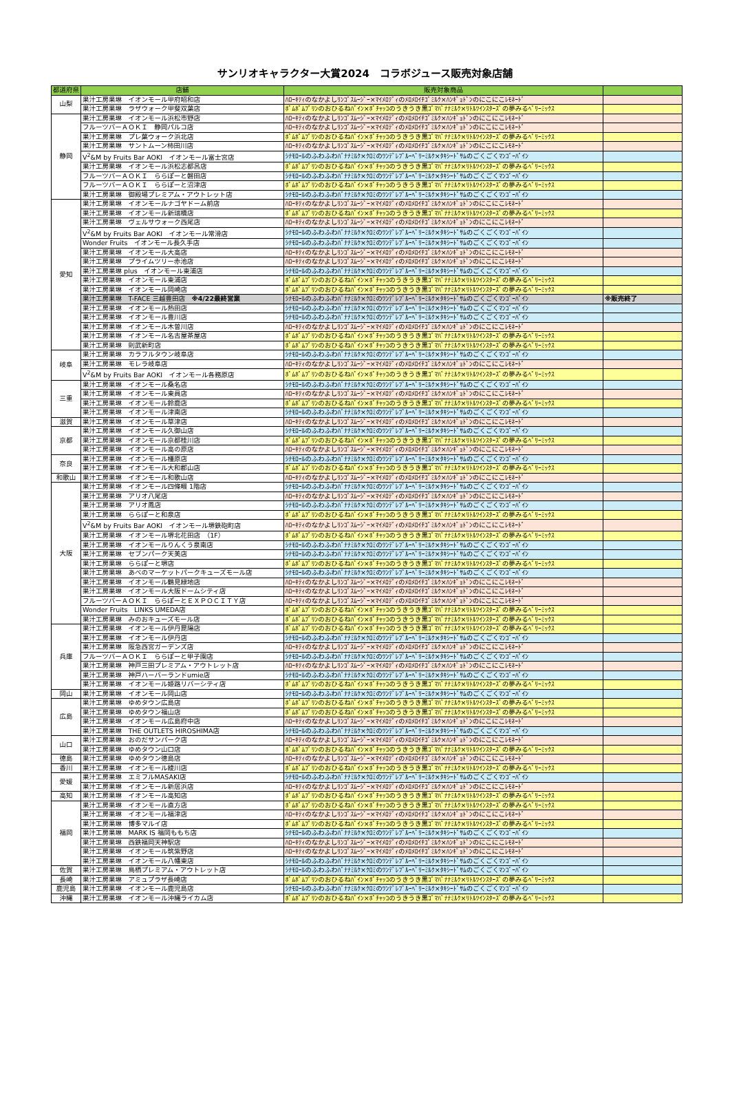サンリオキャラクター大賞2024　コラボジュース販売対象店舗
| 都道府県 | 店舗 | 販売対象商品 | |
| --- | --- | --- | --- |
| 山梨 | 果汁工房果琳 イオンモール甲府昭和店 | ﾊﾛｰｷﾃｨのなかよしﾘﾝｺﾞｽﾑｰｼﾞｰ×ﾏｲﾒﾛﾃﾞｨのﾒﾛﾒﾛｲﾁｺﾞﾐﾙｸ×ﾊﾝｷﾞｮﾄﾞﾝのにこにこﾚﾓﾈｰﾄﾞ | |
| | 果汁工房果琳 ラザウォーク甲斐双葉店 | ﾎﾟﾑﾎﾟﾑﾌﾟﾘﾝのおひるねﾊﾟｲﾝ×ﾎﾟﾁｬｯｺのうきうき黒ｺﾞﾏﾊﾞﾅﾅﾐﾙｸ×ﾘﾄﾙﾂｲﾝｽﾀｰｽﾞの夢みるﾍﾞﾘｰﾐｯｸｽ | |
| 静岡 | 果汁工房果琳 イオンモール浜松市野店 | ﾊﾛｰｷﾃｨのなかよしﾘﾝｺﾞｽﾑｰｼﾞｰ×ﾏｲﾒﾛﾃﾞｨのﾒﾛﾒﾛｲﾁｺﾞﾐﾙｸ×ﾊﾝｷﾞｮﾄﾞﾝのにこにこﾚﾓﾈｰﾄﾞ | |
| | フルーツバーＡＯＫＩ 静岡パルコ店 | ﾊﾛｰｷﾃｨのなかよしﾘﾝｺﾞｽﾑｰｼﾞｰ×ﾏｲﾒﾛﾃﾞｨのﾒﾛﾒﾛｲﾁｺﾞﾐﾙｸ×ﾊﾝｷﾞｮﾄﾞﾝのにこにこﾚﾓﾈｰﾄﾞ | |
| | 果汁工房果琳 プレ葉ウォーク浜北店 | ﾎﾟﾑﾎﾟﾑﾌﾟﾘﾝのおひるねﾊﾟｲﾝ×ﾎﾟﾁｬｯｺのうきうき黒ｺﾞﾏﾊﾞﾅﾅﾐﾙｸ×ﾘﾄﾙﾂｲﾝｽﾀｰｽﾞの夢みるﾍﾞﾘｰﾐｯｸｽ | |
| | 果汁工房果琳 サントムーン柿田川店 | ﾊﾛｰｷﾃｨのなかよしﾘﾝｺﾞｽﾑｰｼﾞｰ×ﾏｲﾒﾛﾃﾞｨのﾒﾛﾒﾛｲﾁｺﾞﾐﾙｸ×ﾊﾝｷﾞｮﾄﾞﾝのにこにこﾚﾓﾈｰﾄﾞ | |
| | V<sup>2</sup>&M by Fruits Bar AOKI イオンモール富士宮店 | ｼﾅﾓﾛｰﾙのふわふわﾊﾞﾅﾅﾐﾙｸ×ｸﾛﾐのﾂﾝﾃﾞﾚﾌﾞﾙｰﾍﾞﾘｰﾐﾙｸ×ﾀｷｼｰﾄﾞｻﾑのごくごくﾏﾝｺﾞｰﾊﾟｲﾝ | |
| | 果汁工房果琳 イオンモール浜松志都呂店 | ﾎﾟﾑﾎﾟﾑﾌﾟﾘﾝのおひるねﾊﾟｲﾝ×ﾎﾟﾁｬｯｺのうきうき黒ｺﾞﾏﾊﾞﾅﾅﾐﾙｸ×ﾘﾄﾙﾂｲﾝｽﾀｰｽﾞの夢みるﾍﾞﾘｰﾐｯｸｽ | |
| | フルーツバーＡＯＫＩ ららぽーと磐田店 | ｼﾅﾓﾛｰﾙのふわふわﾊﾞﾅﾅﾐﾙｸ×ｸﾛﾐのﾂﾝﾃﾞﾚﾌﾞﾙｰﾍﾞﾘｰﾐﾙｸ×ﾀｷｼｰﾄﾞｻﾑのごくごくﾏﾝｺﾞｰﾊﾟｲﾝ | |
| | フルーツバーＡＯＫＩ ららぽーと沼津店 | ﾎﾟﾑﾎﾟﾑﾌﾟﾘﾝのおひるねﾊﾟｲﾝ×ﾎﾟﾁｬｯｺのうきうき黒ｺﾞﾏﾊﾞﾅﾅﾐﾙｸ×ﾘﾄﾙﾂｲﾝｽﾀｰｽﾞの夢みるﾍﾞﾘｰﾐｯｸｽ | |
| | 果汁工房果琳 御殿場プレミアム・アウトレット店 | ｼﾅﾓﾛｰﾙのふわふわﾊﾞﾅﾅﾐﾙｸ×ｸﾛﾐのﾂﾝﾃﾞﾚﾌﾞﾙｰﾍﾞﾘｰﾐﾙｸ×ﾀｷｼｰﾄﾞｻﾑのごくごくﾏﾝｺﾞｰﾊﾟｲﾝ | |
| 愛知 | 果汁工房果琳 イオンモールナゴヤドーム前店 | ﾊﾛｰｷﾃｨのなかよしﾘﾝｺﾞｽﾑｰｼﾞｰ×ﾏｲﾒﾛﾃﾞｨのﾒﾛﾒﾛｲﾁｺﾞﾐﾙｸ×ﾊﾝｷﾞｮﾄﾞﾝのにこにこﾚﾓﾈｰﾄﾞ | |
| | 果汁工房果琳 イオンモール新瑞橋店 | ﾎﾟﾑﾎﾟﾑﾌﾟﾘﾝのおひるねﾊﾟｲﾝ×ﾎﾟﾁｬｯｺのうきうき黒ｺﾞﾏﾊﾞﾅﾅﾐﾙｸ×ﾘﾄﾙﾂｲﾝｽﾀｰｽﾞの夢みるﾍﾞﾘｰﾐｯｸｽ | |
| | 果汁工房果琳 ヴェルサウォーク西尾店 | ﾊﾛｰｷﾃｨのなかよしﾘﾝｺﾞｽﾑｰｼﾞｰ×ﾏｲﾒﾛﾃﾞｨのﾒﾛﾒﾛｲﾁｺﾞﾐﾙｸ×ﾊﾝｷﾞｮﾄﾞﾝのにこにこﾚﾓﾈｰﾄﾞ | |
| | V<sup>2</sup>&M by Fruits Bar AOKI イオンモール常滑店 | ｼﾅﾓﾛｰﾙのふわふわﾊﾞﾅﾅﾐﾙｸ×ｸﾛﾐのﾂﾝﾃﾞﾚﾌﾞﾙｰﾍﾞﾘｰﾐﾙｸ×ﾀｷｼｰﾄﾞｻﾑのごくごくﾏﾝｺﾞｰﾊﾟｲﾝ | |
| | Wonder Fruits イオンモール長久手店 | ｼﾅﾓﾛｰﾙのふわふわﾊﾞﾅﾅﾐﾙｸ×ｸﾛﾐのﾂﾝﾃﾞﾚﾌﾞﾙｰﾍﾞﾘｰﾐﾙｸ×ﾀｷｼｰﾄﾞｻﾑのごくごくﾏﾝｺﾞｰﾊﾟｲﾝ | |
| | 果汁工房果琳 イオンモール大高店 | ﾊﾛｰｷﾃｨのなかよしﾘﾝｺﾞｽﾑｰｼﾞｰ×ﾏｲﾒﾛﾃﾞｨのﾒﾛﾒﾛｲﾁｺﾞﾐﾙｸ×ﾊﾝｷﾞｮﾄﾞﾝのにこにこﾚﾓﾈｰﾄﾞ | |
| | 果汁工房果琳 プライムツリー赤池店 | ﾊﾛｰｷﾃｨのなかよしﾘﾝｺﾞｽﾑｰｼﾞｰ×ﾏｲﾒﾛﾃﾞｨのﾒﾛﾒﾛｲﾁｺﾞﾐﾙｸ×ﾊﾝｷﾞｮﾄﾞﾝのにこにこﾚﾓﾈｰﾄﾞ | |
| | 果汁工房果琳 plus イオンモール東浦店 | ｼﾅﾓﾛｰﾙのふわふわﾊﾞﾅﾅﾐﾙｸ×ｸﾛﾐのﾂﾝﾃﾞﾚﾌﾞﾙｰﾍﾞﾘｰﾐﾙｸ×ﾀｷｼｰﾄﾞｻﾑのごくごくﾏﾝｺﾞｰﾊﾟｲﾝ | |
| | 果汁工房果琳 イオンモール東浦店 | ﾎﾟﾑﾎﾟﾑﾌﾟﾘﾝのおひるねﾊﾟｲﾝ×ﾎﾟﾁｬｯｺのうきうき黒ｺﾞﾏﾊﾞﾅﾅﾐﾙｸ×ﾘﾄﾙﾂｲﾝｽﾀｰｽﾞの夢みるﾍﾞﾘｰﾐｯｸｽ | |
| | 果汁工房果琳 イオンモール岡崎店 | ﾎﾟﾑﾎﾟﾑﾌﾟﾘﾝのおひるねﾊﾟｲﾝ×ﾎﾟﾁｬｯｺのうきうき黒ｺﾞﾏﾊﾞﾅﾅﾐﾙｸ×ﾘﾄﾙﾂｲﾝｽﾀｰｽﾞの夢みるﾍﾞﾘｰﾐｯｸｽ | |
| | 果汁工房果琳 T-FACE 三越豊田店 ※4/22最終営業 | ｼﾅﾓﾛｰﾙのふわふわﾊﾞﾅﾅﾐﾙｸ×ｸﾛﾐのﾂﾝﾃﾞﾚﾌﾞﾙｰﾍﾞﾘｰﾐﾙｸ×ﾀｷｼｰﾄﾞｻﾑのごくごくﾏﾝｺﾞｰﾊﾟｲﾝ | ※販売終了 |
| | 果汁工房果琳 イオンモール熱田店 | ｼﾅﾓﾛｰﾙのふわふわﾊﾞﾅﾅﾐﾙｸ×ｸﾛﾐのﾂﾝﾃﾞﾚﾌﾞﾙｰﾍﾞﾘｰﾐﾙｸ×ﾀｷｼｰﾄﾞｻﾑのごくごくﾏﾝｺﾞｰﾊﾟｲﾝ | |
| | 果汁工房果琳 イオンモール豊川店 | ｼﾅﾓﾛｰﾙのふわふわﾊﾞﾅﾅﾐﾙｸ×ｸﾛﾐのﾂﾝﾃﾞﾚﾌﾞﾙｰﾍﾞﾘｰﾐﾙｸ×ﾀｷｼｰﾄﾞｻﾑのごくごくﾏﾝｺﾞｰﾊﾟｲﾝ | |
| | 果汁工房果琳 イオンモール木曽川店 | ﾊﾛｰｷﾃｨのなかよしﾘﾝｺﾞｽﾑｰｼﾞｰ×ﾏｲﾒﾛﾃﾞｨのﾒﾛﾒﾛｲﾁｺﾞﾐﾙｸ×ﾊﾝｷﾞｮﾄﾞﾝのにこにこﾚﾓﾈｰﾄﾞ | |
| | 果汁工房果琳 イオンモール名古屋茶屋店 | ﾎﾟﾑﾎﾟﾑﾌﾟﾘﾝのおひるねﾊﾟｲﾝ×ﾎﾟﾁｬｯｺのうきうき黒ｺﾞﾏﾊﾞﾅﾅﾐﾙｸ×ﾘﾄﾙﾂｲﾝｽﾀｰｽﾞの夢みるﾍﾞﾘｰﾐｯｸｽ | |
| | 果汁工房果琳 則武新町店 | ﾎﾟﾑﾎﾟﾑﾌﾟﾘﾝのおひるねﾊﾟｲﾝ×ﾎﾟﾁｬｯｺのうきうき黒ｺﾞﾏﾊﾞﾅﾅﾐﾙｸ×ﾘﾄﾙﾂｲﾝｽﾀｰｽﾞの夢みるﾍﾞﾘｰﾐｯｸｽ | |
| 岐阜 | 果汁工房果琳 カラフルタウン岐阜店 | ｼﾅﾓﾛｰﾙのふわふわﾊﾞﾅﾅﾐﾙｸ×ｸﾛﾐのﾂﾝﾃﾞﾚﾌﾞﾙｰﾍﾞﾘｰﾐﾙｸ×ﾀｷｼｰﾄﾞｻﾑのごくごくﾏﾝｺﾞｰﾊﾟｲﾝ | |
| | 果汁工房果琳 モレラ岐阜店 | ﾊﾛｰｷﾃｨのなかよしﾘﾝｺﾞｽﾑｰｼﾞｰ×ﾏｲﾒﾛﾃﾞｨのﾒﾛﾒﾛｲﾁｺﾞﾐﾙｸ×ﾊﾝｷﾞｮﾄﾞﾝのにこにこﾚﾓﾈｰﾄﾞ | |
| | V<sup>2</sup>&M by Fruits Bar AOKI イオンモール各務原店 | ﾎﾟﾑﾎﾟﾑﾌﾟﾘﾝのおひるねﾊﾟｲﾝ×ﾎﾟﾁｬｯｺのうきうき黒ｺﾞﾏﾊﾞﾅﾅﾐﾙｸ×ﾘﾄﾙﾂｲﾝｽﾀｰｽﾞの夢みるﾍﾞﾘｰﾐｯｸｽ | |
| 三重 | 果汁工房果琳 イオンモール桑名店 | ｼﾅﾓﾛｰﾙのふわふわﾊﾞﾅﾅﾐﾙｸ×ｸﾛﾐのﾂﾝﾃﾞﾚﾌﾞﾙｰﾍﾞﾘｰﾐﾙｸ×ﾀｷｼｰﾄﾞｻﾑのごくごくﾏﾝｺﾞｰﾊﾟｲﾝ | |
| | 果汁工房果琳 イオンモール東員店 | ﾊﾛｰｷﾃｨのなかよしﾘﾝｺﾞｽﾑｰｼﾞｰ×ﾏｲﾒﾛﾃﾞｨのﾒﾛﾒﾛｲﾁｺﾞﾐﾙｸ×ﾊﾝｷﾞｮﾄﾞﾝのにこにこﾚﾓﾈｰﾄﾞ | |
| | 果汁工房果琳 イオンモール鈴鹿店 | ﾎﾟﾑﾎﾟﾑﾌﾟﾘﾝのおひるねﾊﾟｲﾝ×ﾎﾟﾁｬｯｺのうきうき黒ｺﾞﾏﾊﾞﾅﾅﾐﾙｸ×ﾘﾄﾙﾂｲﾝｽﾀｰｽﾞの夢みるﾍﾞﾘｰﾐｯｸｽ | |
| | 果汁工房果琳 イオンモール津南店 | ｼﾅﾓﾛｰﾙのふわふわﾊﾞﾅﾅﾐﾙｸ×ｸﾛﾐのﾂﾝﾃﾞﾚﾌﾞﾙｰﾍﾞﾘｰﾐﾙｸ×ﾀｷｼｰﾄﾞｻﾑのごくごくﾏﾝｺﾞｰﾊﾟｲﾝ | |
| 滋賀 | 果汁工房果琳 イオンモール草津店 | ﾊﾛｰｷﾃｨのなかよしﾘﾝｺﾞｽﾑｰｼﾞｰ×ﾏｲﾒﾛﾃﾞｨのﾒﾛﾒﾛｲﾁｺﾞﾐﾙｸ×ﾊﾝｷﾞｮﾄﾞﾝのにこにこﾚﾓﾈｰﾄﾞ | |
| 京都 | 果汁工房果琳 イオンモール久御山店 | ｼﾅﾓﾛｰﾙのふわふわﾊﾞﾅﾅﾐﾙｸ×ｸﾛﾐのﾂﾝﾃﾞﾚﾌﾞﾙｰﾍﾞﾘｰﾐﾙｸ×ﾀｷｼｰﾄﾞｻﾑのごくごくﾏﾝｺﾞｰﾊﾟｲﾝ | |
| | 果汁工房果琳 イオンモール京都桂川店 | ﾎﾟﾑﾎﾟﾑﾌﾟﾘﾝのおひるねﾊﾟｲﾝ×ﾎﾟﾁｬｯｺのうきうき黒ｺﾞﾏﾊﾞﾅﾅﾐﾙｸ×ﾘﾄﾙﾂｲﾝｽﾀｰｽﾞの夢みるﾍﾞﾘｰﾐｯｸｽ | |
| | 果汁工房果琳 イオンモール高の原店 | ﾊﾛｰｷﾃｨのなかよしﾘﾝｺﾞｽﾑｰｼﾞｰ×ﾏｲﾒﾛﾃﾞｨのﾒﾛﾒﾛｲﾁｺﾞﾐﾙｸ×ﾊﾝｷﾞｮﾄﾞﾝのにこにこﾚﾓﾈｰﾄﾞ | |
| 奈良 | 果汁工房果琳 イオンモール橿原店 | ｼﾅﾓﾛｰﾙのふわふわﾊﾞﾅﾅﾐﾙｸ×ｸﾛﾐのﾂﾝﾃﾞﾚﾌﾞﾙｰﾍﾞﾘｰﾐﾙｸ×ﾀｷｼｰﾄﾞｻﾑのごくごくﾏﾝｺﾞｰﾊﾟｲﾝ | |
| | 果汁工房果琳 イオンモール大和郡山店 | ﾎﾟﾑﾎﾟﾑﾌﾟﾘﾝのおひるねﾊﾟｲﾝ×ﾎﾟﾁｬｯｺのうきうき黒ｺﾞﾏﾊﾞﾅﾅﾐﾙｸ×ﾘﾄﾙﾂｲﾝｽﾀｰｽﾞの夢みるﾍﾞﾘｰﾐｯｸｽ | |
| 和歌山 | 果汁工房果琳 イオンモール和歌山店 | ﾊﾛｰｷﾃｨのなかよしﾘﾝｺﾞｽﾑｰｼﾞｰ×ﾏｲﾒﾛﾃﾞｨのﾒﾛﾒﾛｲﾁｺﾞﾐﾙｸ×ﾊﾝｷﾞｮﾄﾞﾝのにこにこﾚﾓﾈｰﾄﾞ | |
| 大阪 | 果汁工房果琳 イオンモール四條畷 1階店 | ｼﾅﾓﾛｰﾙのふわふわﾊﾞﾅﾅﾐﾙｸ×ｸﾛﾐのﾂﾝﾃﾞﾚﾌﾞﾙｰﾍﾞﾘｰﾐﾙｸ×ﾀｷｼｰﾄﾞｻﾑのごくごくﾏﾝｺﾞｰﾊﾟｲﾝ | |
| | 果汁工房果琳 アリオ八尾店 | ﾊﾛｰｷﾃｨのなかよしﾘﾝｺﾞｽﾑｰｼﾞｰ×ﾏｲﾒﾛﾃﾞｨのﾒﾛﾒﾛｲﾁｺﾞﾐﾙｸ×ﾊﾝｷﾞｮﾄﾞﾝのにこにこﾚﾓﾈｰﾄﾞ | |
| | 果汁工房果琳 アリオ鳳店 | ｼﾅﾓﾛｰﾙのふわふわﾊﾞﾅﾅﾐﾙｸ×ｸﾛﾐのﾂﾝﾃﾞﾚﾌﾞﾙｰﾍﾞﾘｰﾐﾙｸ×ﾀｷｼｰﾄﾞｻﾑのごくごくﾏﾝｺﾞｰﾊﾟｲﾝ | |
| | 果汁工房果琳 ららぽーと和泉店 | ﾎﾟﾑﾎﾟﾑﾌﾟﾘﾝのおひるねﾊﾟｲﾝ×ﾎﾟﾁｬｯｺのうきうき黒ｺﾞﾏﾊﾞﾅﾅﾐﾙｸ×ﾘﾄﾙﾂｲﾝｽﾀｰｽﾞの夢みるﾍﾞﾘｰﾐｯｸｽ | |
| | V<sup>2</sup>&M by Fruits Bar AOKI イオンモール堺鉄砲町店 | ﾊﾛｰｷﾃｨのなかよしﾘﾝｺﾞｽﾑｰｼﾞｰ×ﾏｲﾒﾛﾃﾞｨのﾒﾛﾒﾛｲﾁｺﾞﾐﾙｸ×ﾊﾝｷﾞｮﾄﾞﾝのにこにこﾚﾓﾈｰﾄﾞ | |
| | 果汁工房果琳 イオンモール堺北花田店 （1F） | ﾎﾟﾑﾎﾟﾑﾌﾟﾘﾝのおひるねﾊﾟｲﾝ×ﾎﾟﾁｬｯｺのうきうき黒ｺﾞﾏﾊﾞﾅﾅﾐﾙｸ×ﾘﾄﾙﾂｲﾝｽﾀｰｽﾞの夢みるﾍﾞﾘｰﾐｯｸｽ | |
| | 果汁工房果琳 イオンモールりんくう泉南店 | ｼﾅﾓﾛｰﾙのふわふわﾊﾞﾅﾅﾐﾙｸ×ｸﾛﾐのﾂﾝﾃﾞﾚﾌﾞﾙｰﾍﾞﾘｰﾐﾙｸ×ﾀｷｼｰﾄﾞｻﾑのごくごくﾏﾝｺﾞｰﾊﾟｲﾝ | |
| | 果汁工房果琳 セブンパーク天美店 | ｼﾅﾓﾛｰﾙのふわふわﾊﾞﾅﾅﾐﾙｸ×ｸﾛﾐのﾂﾝﾃﾞﾚﾌﾞﾙｰﾍﾞﾘｰﾐﾙｸ×ﾀｷｼｰﾄﾞｻﾑのごくごくﾏﾝｺﾞｰﾊﾟｲﾝ | |
| | 果汁工房果琳 ららぽーと堺店 | ﾎﾟﾑﾎﾟﾑﾌﾟﾘﾝのおひるねﾊﾟｲﾝ×ﾎﾟﾁｬｯｺのうきうき黒ｺﾞﾏﾊﾞﾅﾅﾐﾙｸ×ﾘﾄﾙﾂｲﾝｽﾀｰｽﾞの夢みるﾍﾞﾘｰﾐｯｸｽ | |
| | 果汁工房果琳 あべのマーケットパークキューズモール店 | ｼﾅﾓﾛｰﾙのふわふわﾊﾞﾅﾅﾐﾙｸ×ｸﾛﾐのﾂﾝﾃﾞﾚﾌﾞﾙｰﾍﾞﾘｰﾐﾙｸ×ﾀｷｼｰﾄﾞｻﾑのごくごくﾏﾝｺﾞｰﾊﾟｲﾝ | |
| | 果汁工房果琳 イオンモール鶴見緑地店 | ﾊﾛｰｷﾃｨのなかよしﾘﾝｺﾞｽﾑｰｼﾞｰ×ﾏｲﾒﾛﾃﾞｨのﾒﾛﾒﾛｲﾁｺﾞﾐﾙｸ×ﾊﾝｷﾞｮﾄﾞﾝのにこにこﾚﾓﾈｰﾄﾞ | |
| | 果汁工房果琳 イオンモール大阪ドームシティ店 | ﾊﾛｰｷﾃｨのなかよしﾘﾝｺﾞｽﾑｰｼﾞｰ×ﾏｲﾒﾛﾃﾞｨのﾒﾛﾒﾛｲﾁｺﾞﾐﾙｸ×ﾊﾝｷﾞｮﾄﾞﾝのにこにこﾚﾓﾈｰﾄﾞ | |
| | フルーツバーＡＯＫＩ ららぽーとＥＸＰＯＣＩＴＹ店 | ﾊﾛｰｷﾃｨのなかよしﾘﾝｺﾞｽﾑｰｼﾞｰ×ﾏｲﾒﾛﾃﾞｨのﾒﾛﾒﾛｲﾁｺﾞﾐﾙｸ×ﾊﾝｷﾞｮﾄﾞﾝのにこにこﾚﾓﾈｰﾄﾞ | |
| | Wonder Fruits LINKS UMEDA店 | ﾎﾟﾑﾎﾟﾑﾌﾟﾘﾝのおひるねﾊﾟｲﾝ×ﾎﾟﾁｬｯｺのうきうき黒ｺﾞﾏﾊﾞﾅﾅﾐﾙｸ×ﾘﾄﾙﾂｲﾝｽﾀｰｽﾞの夢みるﾍﾞﾘｰﾐｯｸｽ | |
| | 果汁工房果琳 みのおキューズモール店 | ﾎﾟﾑﾎﾟﾑﾌﾟﾘﾝのおひるねﾊﾟｲﾝ×ﾎﾟﾁｬｯｺのうきうき黒ｺﾞﾏﾊﾞﾅﾅﾐﾙｸ×ﾘﾄﾙﾂｲﾝｽﾀｰｽﾞの夢みるﾍﾞﾘｰﾐｯｸｽ | |
| 兵庫 | 果汁工房果琳 イオンモール伊丹昆陽店 | ﾎﾟﾑﾎﾟﾑﾌﾟﾘﾝのおひるねﾊﾟｲﾝ×ﾎﾟﾁｬｯｺのうきうき黒ｺﾞﾏﾊﾞﾅﾅﾐﾙｸ×ﾘﾄﾙﾂｲﾝｽﾀｰｽﾞの夢みるﾍﾞﾘｰﾐｯｸｽ | |
| | 果汁工房果琳 イオンモール伊丹店 | ｼﾅﾓﾛｰﾙのふわふわﾊﾞﾅﾅﾐﾙｸ×ｸﾛﾐのﾂﾝﾃﾞﾚﾌﾞﾙｰﾍﾞﾘｰﾐﾙｸ×ﾀｷｼｰﾄﾞｻﾑのごくごくﾏﾝｺﾞｰﾊﾟｲﾝ | |
| | 果汁工房果琳 阪急西宮ガーデンズ店 | ﾊﾛｰｷﾃｨのなかよしﾘﾝｺﾞｽﾑｰｼﾞｰ×ﾏｲﾒﾛﾃﾞｨのﾒﾛﾒﾛｲﾁｺﾞﾐﾙｸ×ﾊﾝｷﾞｮﾄﾞﾝのにこにこﾚﾓﾈｰﾄﾞ | |
| | フルーツバーＡＯＫＩ ららぽーと甲子園店 | ｼﾅﾓﾛｰﾙのふわふわﾊﾞﾅﾅﾐﾙｸ×ｸﾛﾐのﾂﾝﾃﾞﾚﾌﾞﾙｰﾍﾞﾘｰﾐﾙｸ×ﾀｷｼｰﾄﾞｻﾑのごくごくﾏﾝｺﾞｰﾊﾟｲﾝ | |
| | 果汁工房果琳 神戸三田プレミアム・アウトレット店 | ﾊﾛｰｷﾃｨのなかよしﾘﾝｺﾞｽﾑｰｼﾞｰ×ﾏｲﾒﾛﾃﾞｨのﾒﾛﾒﾛｲﾁｺﾞﾐﾙｸ×ﾊﾝｷﾞｮﾄﾞﾝのにこにこﾚﾓﾈｰﾄﾞ | |
| | 果汁工房果琳 神戸ハーバーランドumie店 | ｼﾅﾓﾛｰﾙのふわふわﾊﾞﾅﾅﾐﾙｸ×ｸﾛﾐのﾂﾝﾃﾞﾚﾌﾞﾙｰﾍﾞﾘｰﾐﾙｸ×ﾀｷｼｰﾄﾞｻﾑのごくごくﾏﾝｺﾞｰﾊﾟｲﾝ | |
| | 果汁工房果琳 イオンモール姫路リバーシティ店 | ﾎﾟﾑﾎﾟﾑﾌﾟﾘﾝのおひるねﾊﾟｲﾝ×ﾎﾟﾁｬｯｺのうきうき黒ｺﾞﾏﾊﾞﾅﾅﾐﾙｸ×ﾘﾄﾙﾂｲﾝｽﾀｰｽﾞの夢みるﾍﾞﾘｰﾐｯｸｽ | |
| 岡山 | 果汁工房果琳 イオンモール岡山店 | ｼﾅﾓﾛｰﾙのふわふわﾊﾞﾅﾅﾐﾙｸ×ｸﾛﾐのﾂﾝﾃﾞﾚﾌﾞﾙｰﾍﾞﾘｰﾐﾙｸ×ﾀｷｼｰﾄﾞｻﾑのごくごくﾏﾝｺﾞｰﾊﾟｲﾝ | |
| 広島 | 果汁工房果琳 ゆめタウン広島店 | ﾎﾟﾑﾎﾟﾑﾌﾟﾘﾝのおひるねﾊﾟｲﾝ×ﾎﾟﾁｬｯｺのうきうき黒ｺﾞﾏﾊﾞﾅﾅﾐﾙｸ×ﾘﾄﾙﾂｲﾝｽﾀｰｽﾞの夢みるﾍﾞﾘｰﾐｯｸｽ | |
| | 果汁工房果琳 ゆめタウン福山店 | ﾎﾟﾑﾎﾟﾑﾌﾟﾘﾝのおひるねﾊﾟｲﾝ×ﾎﾟﾁｬｯｺのうきうき黒ｺﾞﾏﾊﾞﾅﾅﾐﾙｸ×ﾘﾄﾙﾂｲﾝｽﾀｰｽﾞの夢みるﾍﾞﾘｰﾐｯｸｽ | |
| | 果汁工房果琳 イオンモール広島府中店 | ﾊﾛｰｷﾃｨのなかよしﾘﾝｺﾞｽﾑｰｼﾞｰ×ﾏｲﾒﾛﾃﾞｨのﾒﾛﾒﾛｲﾁｺﾞﾐﾙｸ×ﾊﾝｷﾞｮﾄﾞﾝのにこにこﾚﾓﾈｰﾄﾞ | |
| | 果汁工房果琳 THE OUTLETS HIROSHIMA店 | ｼﾅﾓﾛｰﾙのふわふわﾊﾞﾅﾅﾐﾙｸ×ｸﾛﾐのﾂﾝﾃﾞﾚﾌﾞﾙｰﾍﾞﾘｰﾐﾙｸ×ﾀｷｼｰﾄﾞｻﾑのごくごくﾏﾝｺﾞｰﾊﾟｲﾝ | |
| 山口 | 果汁工房果琳 おのだサンパーク店 | ﾊﾛｰｷﾃｨのなかよしﾘﾝｺﾞｽﾑｰｼﾞｰ×ﾏｲﾒﾛﾃﾞｨのﾒﾛﾒﾛｲﾁｺﾞﾐﾙｸ×ﾊﾝｷﾞｮﾄﾞﾝのにこにこﾚﾓﾈｰﾄﾞ | |
| | 果汁工房果琳 ゆめタウン山口店 | ﾎﾟﾑﾎﾟﾑﾌﾟﾘﾝのおひるねﾊﾟｲﾝ×ﾎﾟﾁｬｯｺのうきうき黒ｺﾞﾏﾊﾞﾅﾅﾐﾙｸ×ﾘﾄﾙﾂｲﾝｽﾀｰｽﾞの夢みるﾍﾞﾘｰﾐｯｸｽ | |
| 徳島 | 果汁工房果琳 ゆめタウン徳島店 | ﾊﾛｰｷﾃｨのなかよしﾘﾝｺﾞｽﾑｰｼﾞｰ×ﾏｲﾒﾛﾃﾞｨのﾒﾛﾒﾛｲﾁｺﾞﾐﾙｸ×ﾊﾝｷﾞｮﾄﾞﾝのにこにこﾚﾓﾈｰﾄﾞ | |
| 香川 | 果汁工房果琳 イオンモール綾川店 | ﾎﾟﾑﾎﾟﾑﾌﾟﾘﾝのおひるねﾊﾟｲﾝ×ﾎﾟﾁｬｯｺのうきうき黒ｺﾞﾏﾊﾞﾅﾅﾐﾙｸ×ﾘﾄﾙﾂｲﾝｽﾀｰｽﾞの夢みるﾍﾞﾘｰﾐｯｸｽ | |
| 愛媛 | 果汁工房果琳 エミフルMASAKI店 | ｼﾅﾓﾛｰﾙのふわふわﾊﾞﾅﾅﾐﾙｸ×ｸﾛﾐのﾂﾝﾃﾞﾚﾌﾞﾙｰﾍﾞﾘｰﾐﾙｸ×ﾀｷｼｰﾄﾞｻﾑのごくごくﾏﾝｺﾞｰﾊﾟｲﾝ | |
| | 果汁工房果琳 イオンモール新居浜店 | ﾊﾛｰｷﾃｨのなかよしﾘﾝｺﾞｽﾑｰｼﾞｰ×ﾏｲﾒﾛﾃﾞｨのﾒﾛﾒﾛｲﾁｺﾞﾐﾙｸ×ﾊﾝｷﾞｮﾄﾞﾝのにこにこﾚﾓﾈｰﾄﾞ | |
| 高知 | 果汁工房果琳 イオンモール高知店 | ﾎﾟﾑﾎﾟﾑﾌﾟﾘﾝのおひるねﾊﾟｲﾝ×ﾎﾟﾁｬｯｺのうきうき黒ｺﾞﾏﾊﾞﾅﾅﾐﾙｸ×ﾘﾄﾙﾂｲﾝｽﾀｰｽﾞの夢みるﾍﾞﾘｰﾐｯｸｽ | |
| 福岡 | 果汁工房果琳 イオンモール直方店 | ﾎﾟﾑﾎﾟﾑﾌﾟﾘﾝのおひるねﾊﾟｲﾝ×ﾎﾟﾁｬｯｺのうきうき黒ｺﾞﾏﾊﾞﾅﾅﾐﾙｸ×ﾘﾄﾙﾂｲﾝｽﾀｰｽﾞの夢みるﾍﾞﾘｰﾐｯｸｽ | |
| | 果汁工房果琳 イオンモール福津店 | ﾊﾛｰｷﾃｨのなかよしﾘﾝｺﾞｽﾑｰｼﾞｰ×ﾏｲﾒﾛﾃﾞｨのﾒﾛﾒﾛｲﾁｺﾞﾐﾙｸ×ﾊﾝｷﾞｮﾄﾞﾝのにこにこﾚﾓﾈｰﾄﾞ | |
| | 果汁工房果琳 博多マルイ店 | ﾎﾟﾑﾎﾟﾑﾌﾟﾘﾝのおひるねﾊﾟｲﾝ×ﾎﾟﾁｬｯｺのうきうき黒ｺﾞﾏﾊﾞﾅﾅﾐﾙｸ×ﾘﾄﾙﾂｲﾝｽﾀｰｽﾞの夢みるﾍﾞﾘｰﾐｯｸｽ | |
| | 果汁工房果琳 MARK IS 福岡ももち店 | ｼﾅﾓﾛｰﾙのふわふわﾊﾞﾅﾅﾐﾙｸ×ｸﾛﾐのﾂﾝﾃﾞﾚﾌﾞﾙｰﾍﾞﾘｰﾐﾙｸ×ﾀｷｼｰﾄﾞｻﾑのごくごくﾏﾝｺﾞｰﾊﾟｲﾝ | |
| | 果汁工房果琳 西鉄福岡天神駅店 | ﾊﾛｰｷﾃｨのなかよしﾘﾝｺﾞｽﾑｰｼﾞｰ×ﾏｲﾒﾛﾃﾞｨのﾒﾛﾒﾛｲﾁｺﾞﾐﾙｸ×ﾊﾝｷﾞｮﾄﾞﾝのにこにこﾚﾓﾈｰﾄﾞ | |
| | 果汁工房果琳 イオンモール筑紫野店 | ﾊﾛｰｷﾃｨのなかよしﾘﾝｺﾞｽﾑｰｼﾞｰ×ﾏｲﾒﾛﾃﾞｨのﾒﾛﾒﾛｲﾁｺﾞﾐﾙｸ×ﾊﾝｷﾞｮﾄﾞﾝのにこにこﾚﾓﾈｰﾄﾞ | |
| | 果汁工房果琳 イオンモール八幡東店 | ｼﾅﾓﾛｰﾙのふわふわﾊﾞﾅﾅﾐﾙｸ×ｸﾛﾐのﾂﾝﾃﾞﾚﾌﾞﾙｰﾍﾞﾘｰﾐﾙｸ×ﾀｷｼｰﾄﾞｻﾑのごくごくﾏﾝｺﾞｰﾊﾟｲﾝ | |
| 佐賀 | 果汁工房果琳 鳥栖プレミアム・アウトレット店 | ｼﾅﾓﾛｰﾙのふわふわﾊﾞﾅﾅﾐﾙｸ×ｸﾛﾐのﾂﾝﾃﾞﾚﾌﾞﾙｰﾍﾞﾘｰﾐﾙｸ×ﾀｷｼｰﾄﾞｻﾑのごくごくﾏﾝｺﾞｰﾊﾟｲﾝ | |
| 長崎 | 果汁工房果琳 アミュプラザ長崎店 | ﾎﾟﾑﾎﾟﾑﾌﾟﾘﾝのおひるねﾊﾟｲﾝ×ﾎﾟﾁｬｯｺのうきうき黒ｺﾞﾏﾊﾞﾅﾅﾐﾙｸ×ﾘﾄﾙﾂｲﾝｽﾀｰｽﾞの夢みるﾍﾞﾘｰﾐｯｸｽ | |
| 鹿児島 | 果汁工房果琳 イオンモール鹿児島店 | ｼﾅﾓﾛｰﾙのふわふわﾊﾞﾅﾅﾐﾙｸ×ｸﾛﾐのﾂﾝﾃﾞﾚﾌﾞﾙｰﾍﾞﾘｰﾐﾙｸ×ﾀｷｼｰﾄﾞｻﾑのごくごくﾏﾝｺﾞｰﾊﾟｲﾝ | |
| 沖縄 | 果汁工房果琳 イオンモール沖縄ライカム店 | ﾎﾟﾑﾎﾟﾑﾌﾟﾘﾝのおひるねﾊﾟｲﾝ×ﾎﾟﾁｬｯｺのうきうき黒ｺﾞﾏﾊﾞﾅﾅﾐﾙｸ×ﾘﾄﾙﾂｲﾝｽﾀｰｽﾞの夢みるﾍﾞﾘｰﾐｯｸｽ | |